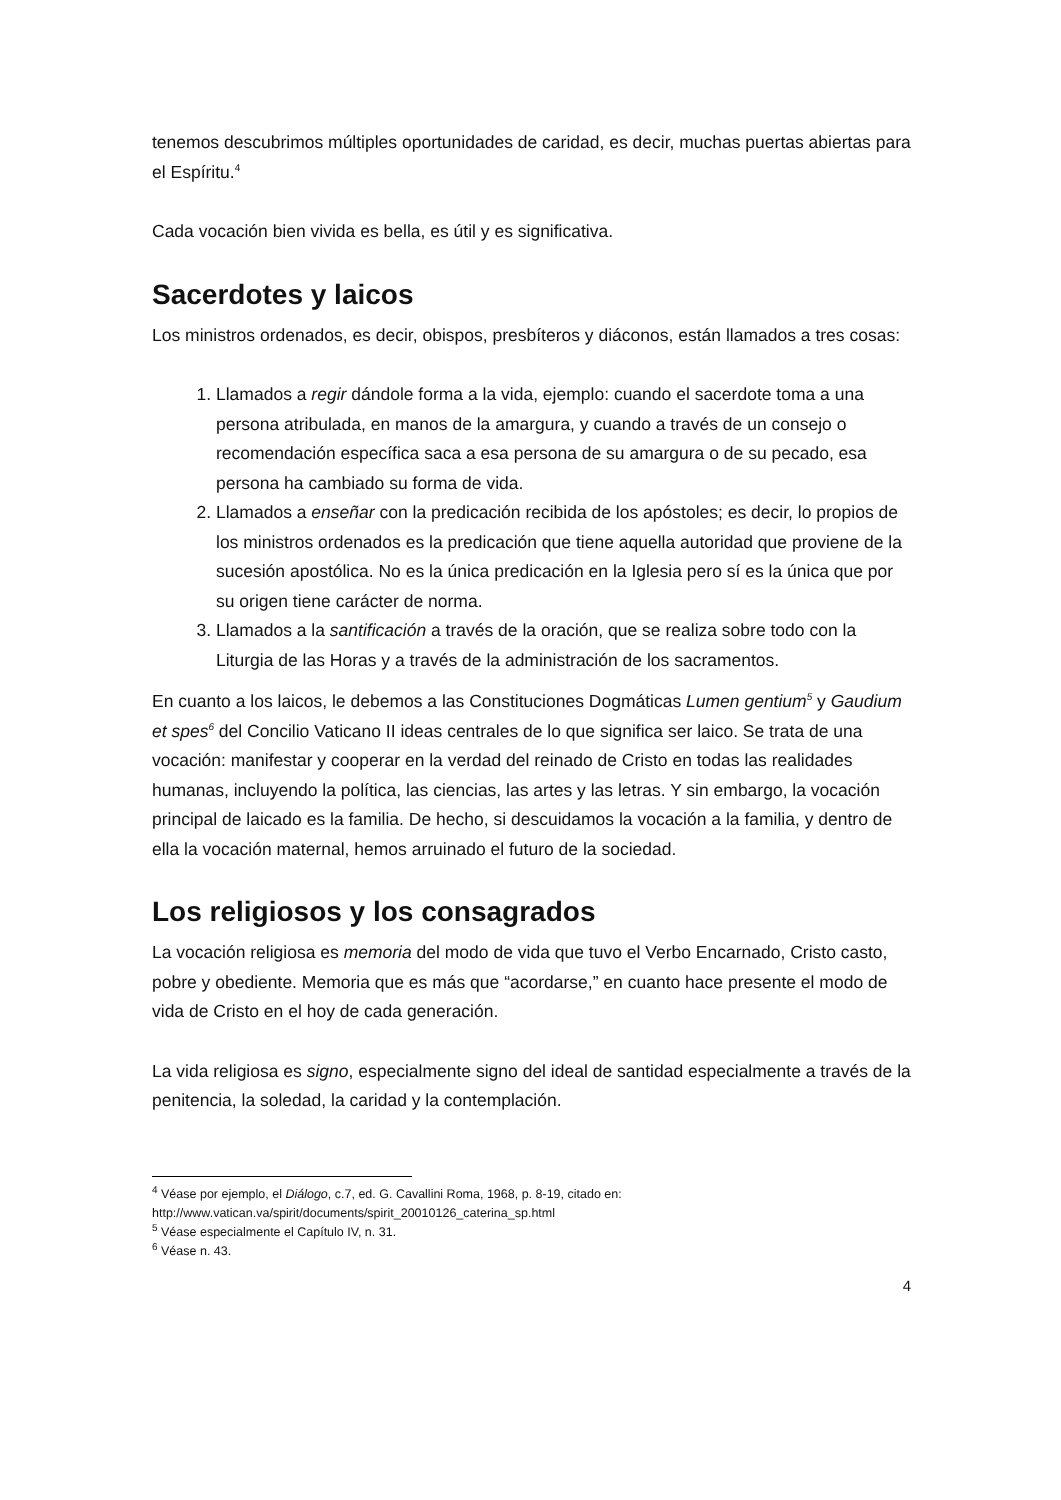tenemos descubrimos múltiples oportunidades de caridad, es decir, muchas puertas abiertas para el Espíritu.<sup>4</sup>
Cada vocación bien vivida es bella, es útil y es significativa.
Sacerdotes y laicos
Los ministros ordenados, es decir, obispos, presbíteros y diáconos, están llamados a tres cosas:
1. Llamados a regir dándole forma a la vida, ejemplo: cuando el sacerdote toma a una persona atribulada, en manos de la amargura, y cuando a través de un consejo o recomendación específica saca a esa persona de su amargura o de su pecado, esa persona ha cambiado su forma de vida.
2. Llamados a enseñar con la predicación recibida de los apóstoles; es decir, lo propios de los ministros ordenados es la predicación que tiene aquella autoridad que proviene de la sucesión apostólica. No es la única predicación en la Iglesia pero sí es la única que por su origen tiene carácter de norma.
3. Llamados a la santificación a través de la oración, que se realiza sobre todo con la Liturgia de las Horas y a través de la administración de los sacramentos.
En cuanto a los laicos, le debemos a las Constituciones Dogmáticas Lumen gentium<sup>5</sup> y Gaudium et spes<sup>6</sup> del Concilio Vaticano II ideas centrales de lo que significa ser laico. Se trata de una vocación: manifestar y cooperar en la verdad del reinado de Cristo en todas las realidades humanas, incluyendo la política, las ciencias, las artes y las letras. Y sin embargo, la vocación principal de laicado es la familia. De hecho, si descuidamos la vocación a la familia, y dentro de ella la vocación maternal, hemos arruinado el futuro de la sociedad.
Los religiosos y los consagrados
La vocación religiosa es memoria del modo de vida que tuvo el Verbo Encarnado, Cristo casto, pobre y obediente. Memoria que es más que “acordarse,” en cuanto hace presente el modo de vida de Cristo en el hoy de cada generación.
La vida religiosa es signo, especialmente signo del ideal de santidad especialmente a través de la penitencia, la soledad, la caridad y la contemplación.
<sup>4</sup> Véase por ejemplo, el Diálogo, c.7, ed. G. Cavallini Roma, 1968, p. 8-19, citado en: http://www.vatican.va/spirit/documents/spirit_20010126_caterina_sp.html
<sup>5</sup> Véase especialmente el Capítulo IV, n. 31.
<sup>6</sup> Véase n. 43.
4